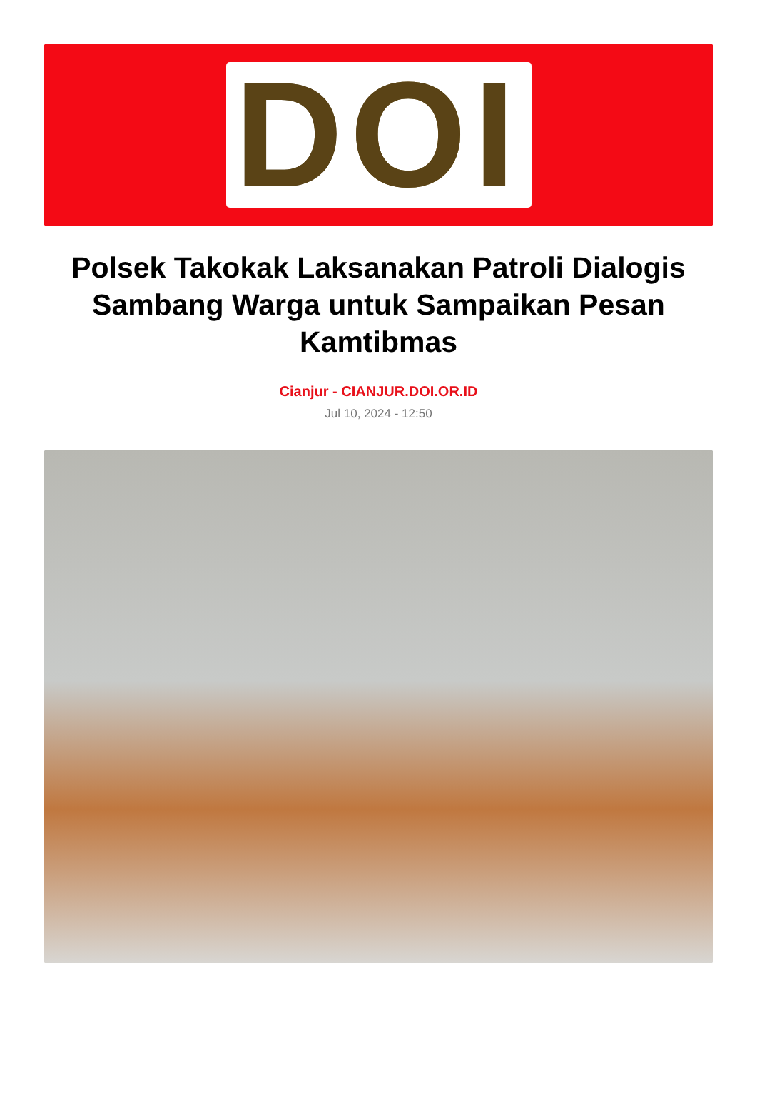DOI
Polsek Takokak Laksanakan Patroli Dialogis Sambang Warga untuk Sampaikan Pesan Kamtibmas
Cianjur - CIANJUR.DOI.OR.ID
Jul 10, 2024 - 12:50